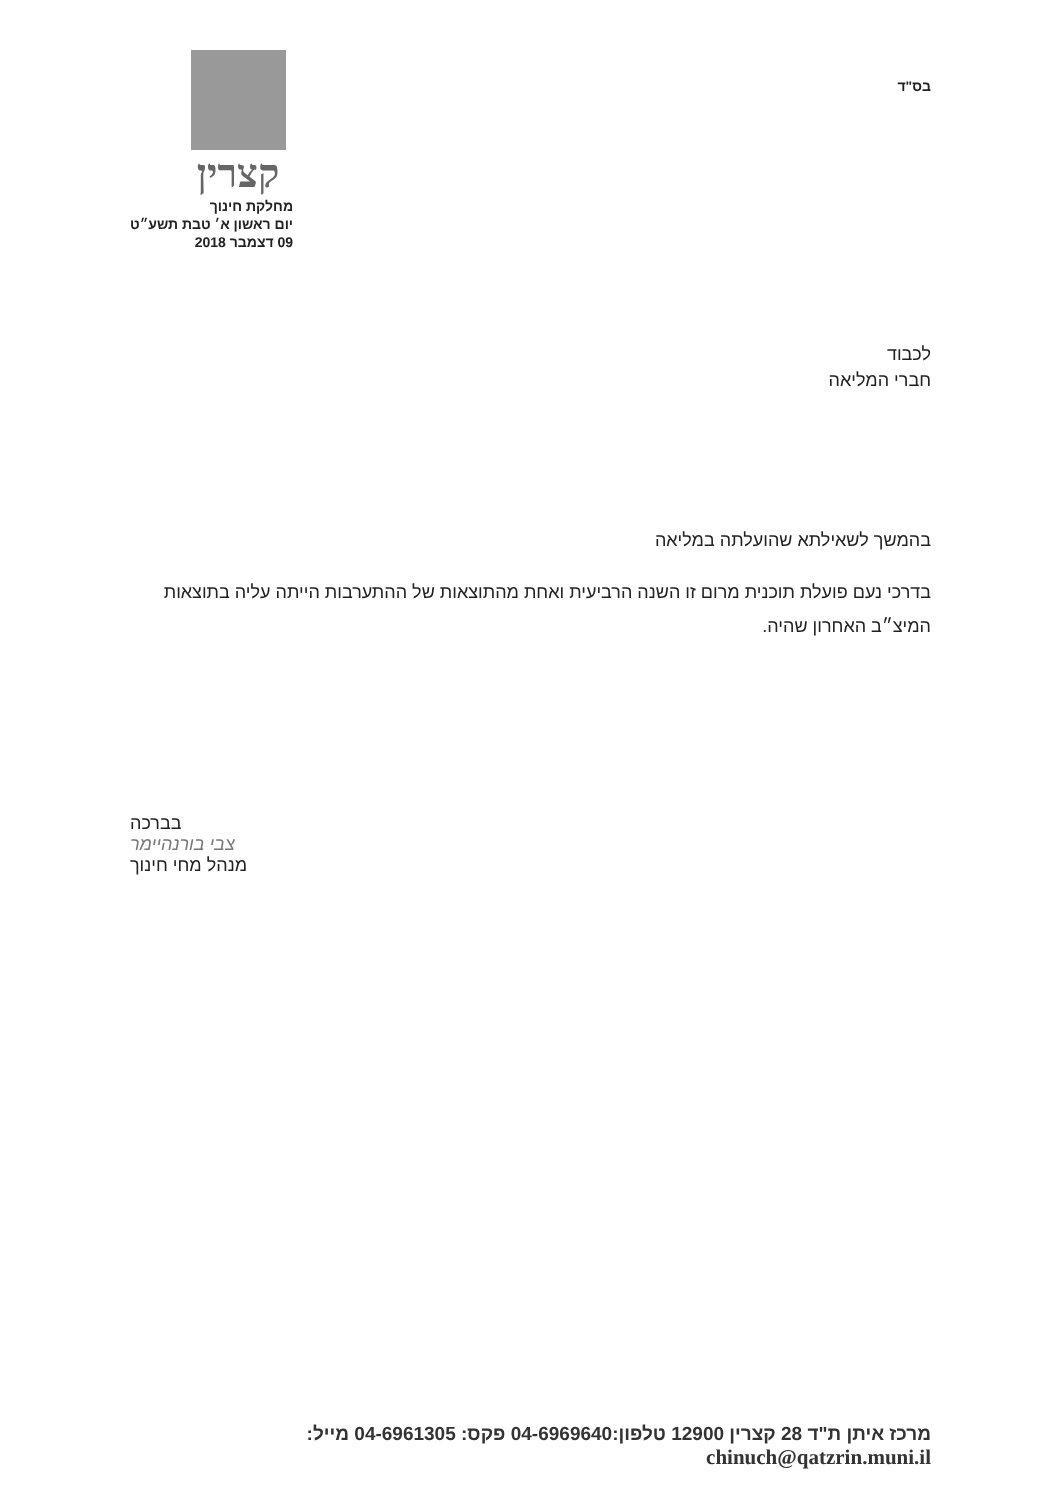בס"ד
קצרין
מחלקת חינוך
יום ראשון א׳ טבת תשע״ט
09 דצמבר 2018
לכבוד
חברי המליאה
בהמשך לשאילתא שהועלתה במליאה
בדרכי נעם פועלת תוכנית מרום זו השנה הרביעית ואחת מהתוצאות של ההתערבות הייתה עליה בתוצאות המיצ״ב האחרון שהיה.
בברכה
צבי בורנהיימר
מנהל מחי חינוך
מרכז איתן ת"ד 28 קצרין 12900 טלפון:04-6969640 פקס: 04-6961305 מייל:
chinuch@qatzrin.muni.il